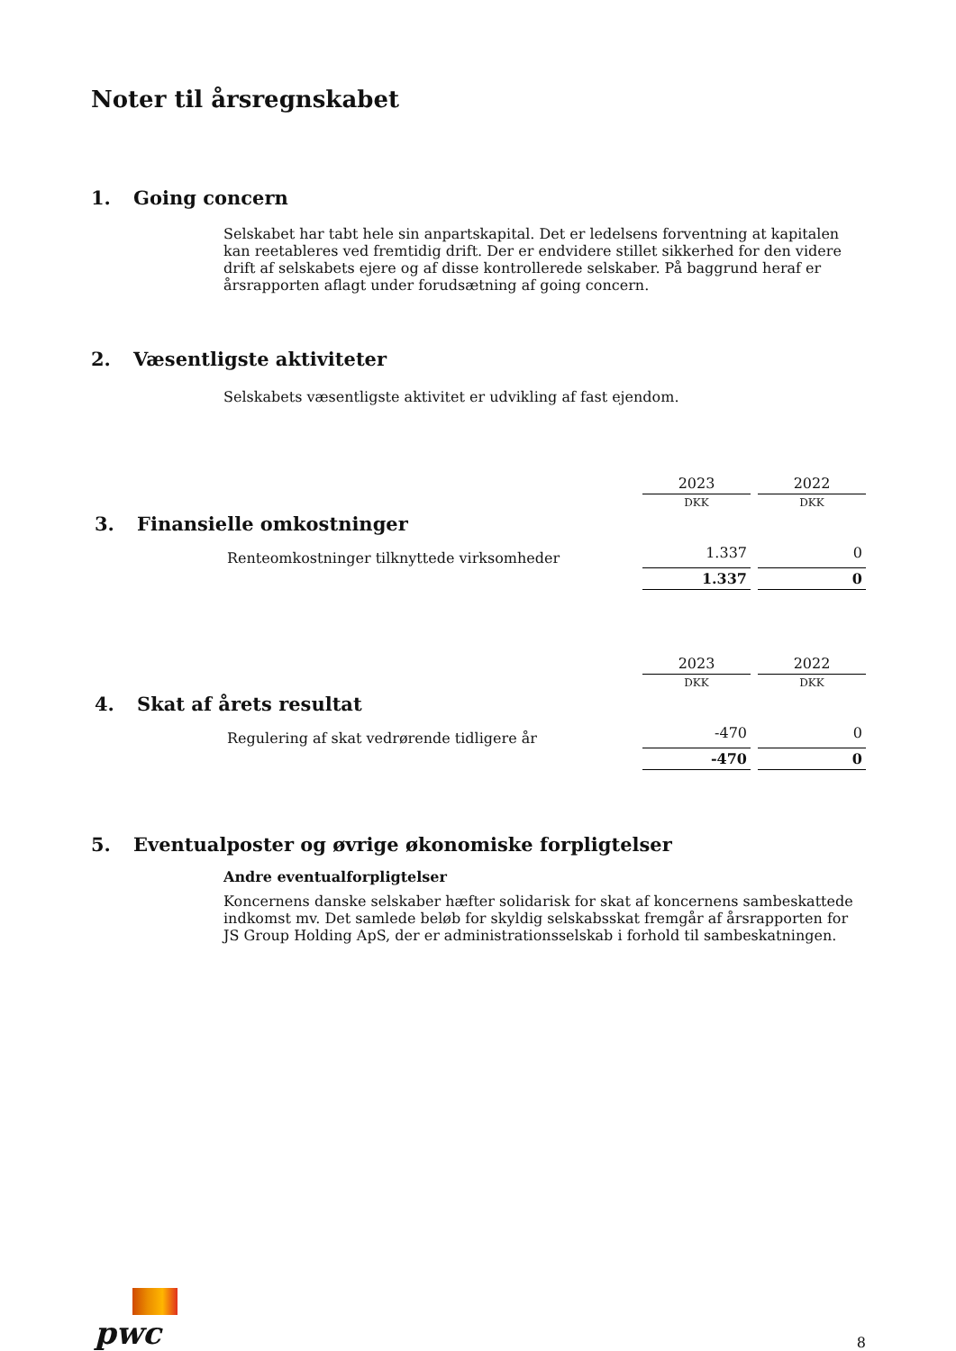Noter til årsregnskabet
1. Going concern
Selskabet har tabt hele sin anpartskapital. Det er ledelsens forventning at kapitalen kan reetableres ved fremtidig drift. Der er endvidere stillet sikkerhed for den videre drift af selskabets ejere og af disse kontrollerede selskaber. På baggrund heraf er årsrapporten aflagt under forudsætning af going concern.
2. Væsentligste aktiviteter
Selskabets væsentligste aktivitet er udvikling af fast ejendom.
| | 2023 | | 2022 |
| | DKK | | DKK |
| 3. Finansielle omkostninger | | | |
| Renteomkostninger tilknyttede virksomheder | 1.337 | | 0 |
| | 1.337 | | 0 |
| | 2023 | | 2022 |
| | DKK | | DKK |
| 4. Skat af årets resultat | | | |
| Regulering af skat vedrørende tidligere år | -470 | | 0 |
| | -470 | | 0 |
5. Eventualposter og øvrige økonomiske forpligtelser
Andre eventualforpligtelser
Koncernens danske selskaber hæfter solidarisk for skat af koncernens sambeskattede indkomst mv. Det samlede beløb for skyldig selskabsskat fremgår af årsrapporten for JS Group Holding ApS, der er administrationsselskab i forhold til sambeskatningen.
pwc
8